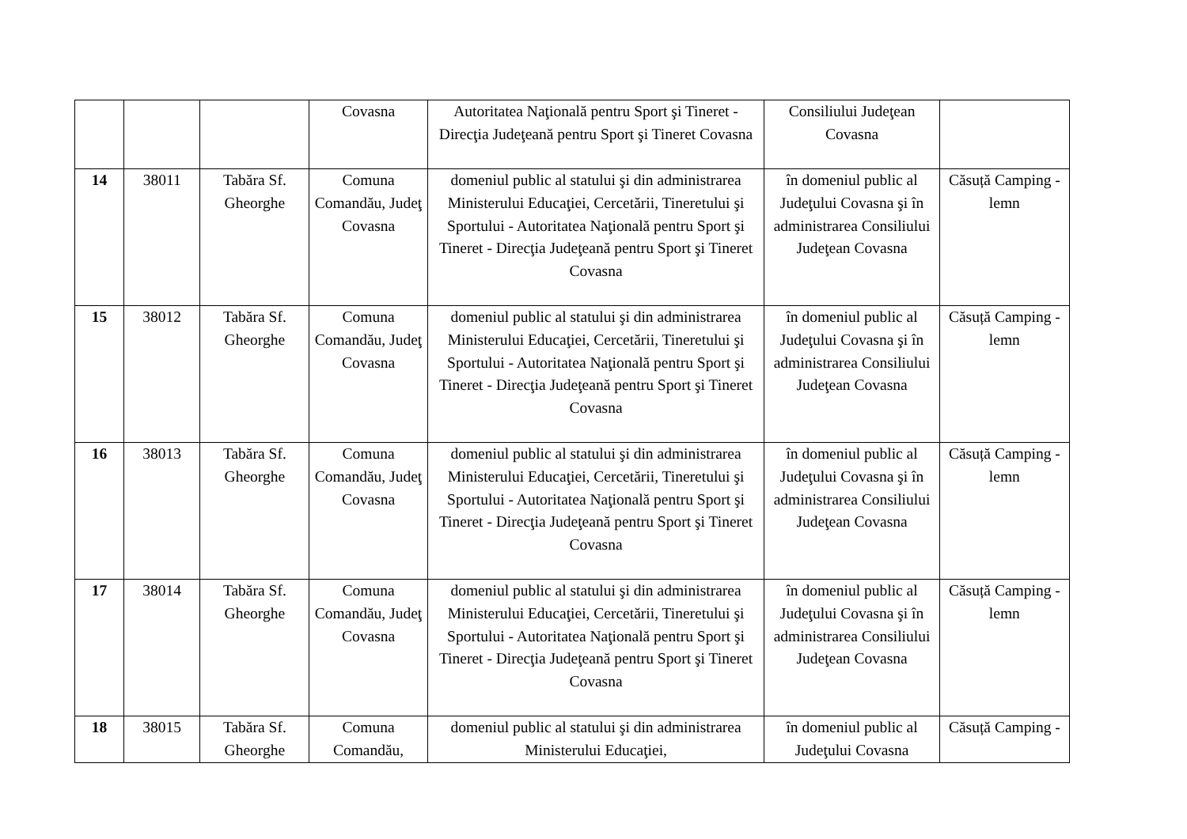| | | | Covasna | Autoritatea Naţională pentru Sport şi Tineret - Direcţia Judeţeană pentru Sport şi Tineret Covasna | Consiliului Judeţean Covasna | |
| 14 | 38011 | Tabăra Sf. Gheorghe | Comuna Comandău, Judeţ Covasna | domeniul public al statului şi din administrarea Ministerului Educaţiei, Cercetării, Tineretului şi Sportului - Autoritatea Naţională pentru Sport şi Tineret - Direcţia Judeţeană pentru Sport şi Tineret Covasna | în domeniul public al Judeţului Covasna şi în administrarea Consiliului Judeţean Covasna | Căsuță Camping - lemn |
| 15 | 38012 | Tabăra Sf. Gheorghe | Comuna Comandău, Judeţ Covasna | domeniul public al statului şi din administrarea Ministerului Educaţiei, Cercetării, Tineretului şi Sportului - Autoritatea Naţională pentru Sport şi Tineret - Direcţia Judeţeană pentru Sport şi Tineret Covasna | în domeniul public al Judeţului Covasna şi în administrarea Consiliului Judeţean Covasna | Căsuță Camping - lemn |
| 16 | 38013 | Tabăra Sf. Gheorghe | Comuna Comandău, Judeţ Covasna | domeniul public al statului şi din administrarea Ministerului Educaţiei, Cercetării, Tineretului şi Sportului - Autoritatea Naţională pentru Sport şi Tineret - Direcţia Judeţeană pentru Sport şi Tineret Covasna | în domeniul public al Judeţului Covasna şi în administrarea Consiliului Judeţean Covasna | Căsuță Camping - lemn |
| 17 | 38014 | Tabăra Sf. Gheorghe | Comuna Comandău, Judeţ Covasna | domeniul public al statului şi din administrarea Ministerului Educaţiei, Cercetării, Tineretului şi Sportului - Autoritatea Naţională pentru Sport şi Tineret - Direcţia Judeţeană pentru Sport şi Tineret Covasna | în domeniul public al Judeţului Covasna şi în administrarea Consiliului Judeţean Covasna | Căsuță Camping - lemn |
| 18 | 38015 | Tabăra Sf. Gheorghe | Comuna Comandău, | domeniul public al statului şi din administrarea Ministerului Educaţiei, | în domeniul public al Judeţului Covasna | Căsuță Camping - |